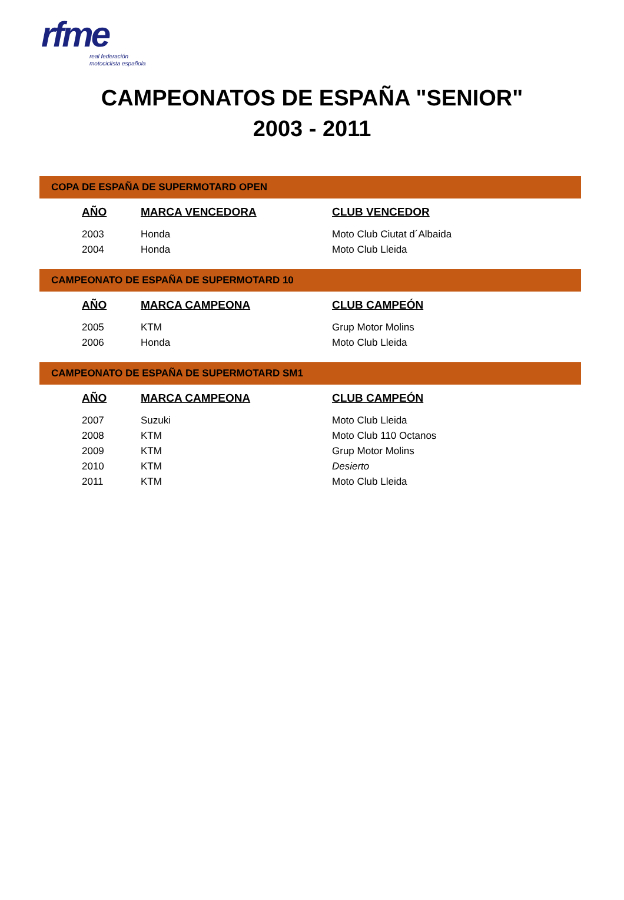rfme
real federación
motociclista española
CAMPEONATOS DE ESPAÑA "SENIOR"
2003 - 2011
COPA DE ESPAÑA DE SUPERMOTARD OPEN
| AÑO | MARCA VENCEDORA | CLUB VENCEDOR |
| --- | --- | --- |
| 2003 | Honda | Moto Club Ciutat d´Albaida |
| 2004 | Honda | Moto Club Lleida |
CAMPEONATO DE ESPAÑA DE SUPERMOTARD 10
| AÑO | MARCA CAMPEONA | CLUB CAMPEÓN |
| --- | --- | --- |
| 2005 | KTM | Grup Motor Molins |
| 2006 | Honda | Moto Club Lleida |
CAMPEONATO DE ESPAÑA DE SUPERMOTARD SM1
| AÑO | MARCA CAMPEONA | CLUB CAMPEÓN |
| --- | --- | --- |
| 2007 | Suzuki | Moto Club Lleida |
| 2008 | KTM | Moto Club 110 Octanos |
| 2009 | KTM | Grup Motor Molins |
| 2010 | KTM | Desierto |
| 2011 | KTM | Moto Club Lleida |